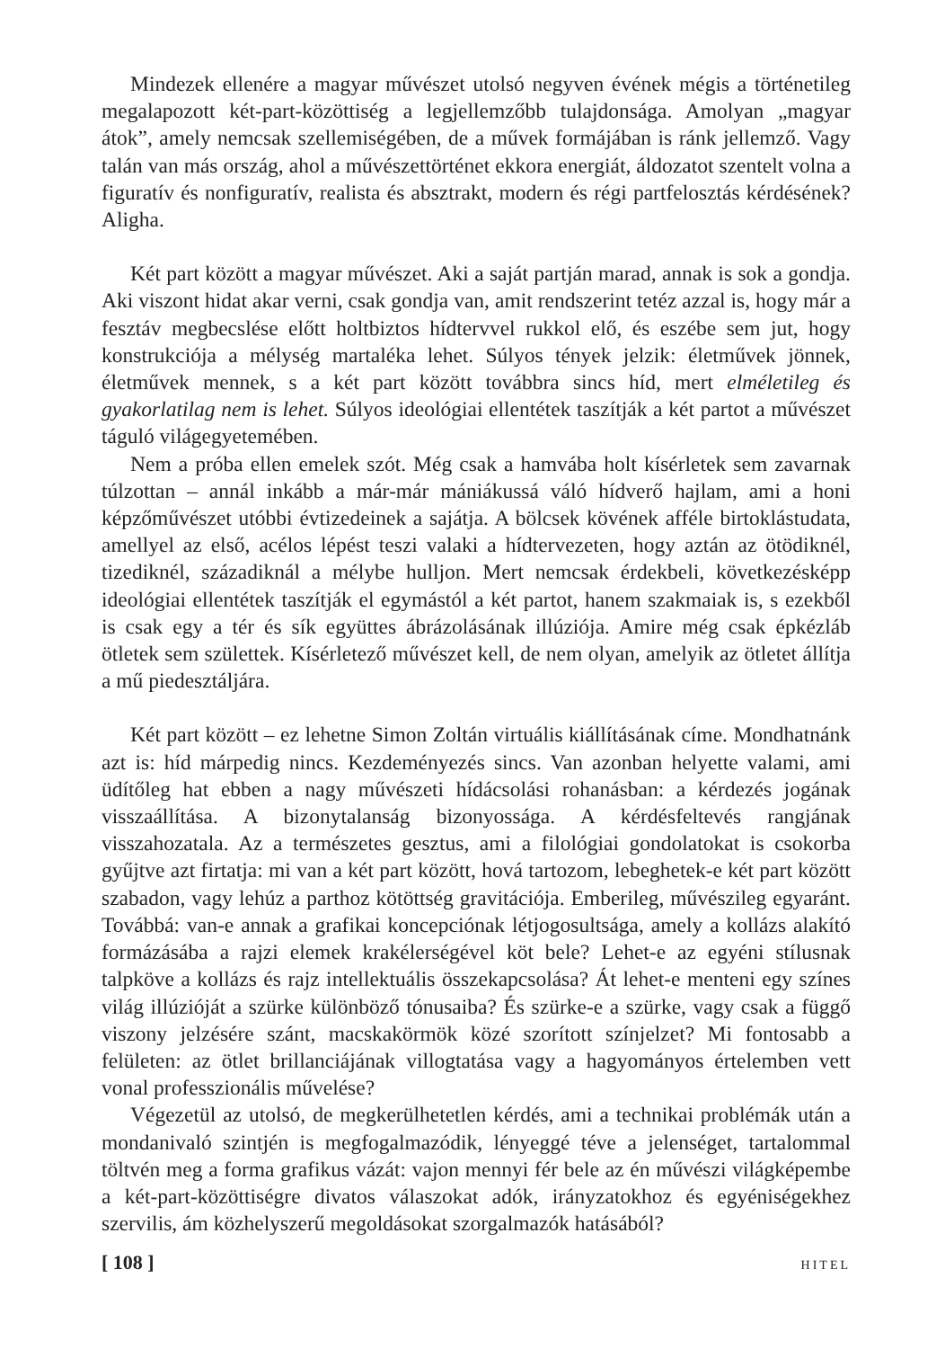Mindezek ellenére a magyar művészet utolsó negyven évének mégis a történetileg megalapozott két-part-közöttiség a legjellemzőbb tulajdonsága. Amolyan „magyar átok”, amely nemcsak szellemiségében, de a művek formájában is ránk jellemző. Vagy talán van más ország, ahol a művészettörténet ekkora energiát, áldozatot szentelt volna a figuratív és nonfiguratív, realista és absztrakt, modern és régi partfelosztás kérdésének? Aligha.
Két part között a magyar művészet. Aki a saját partján marad, annak is sok a gondja. Aki viszont hidat akar verni, csak gondja van, amit rendszerint tetéz azzal is, hogy már a fesztáv megbecslése előtt holtbiztos hídtervvel rukkol elő, és eszébe sem jut, hogy konstrukciója a mélység martaléka lehet. Súlyos tények jelzik: életművek jönnek, életművek mennek, s a két part között továbbra sincs híd, mert elméletileg és gyakorlatilag nem is lehet. Súlyos ideológiai ellentétek taszítják a két partot a művészet táguló világegyetemében.
Nem a próba ellen emelek szót. Még csak a hamvába holt kísérletek sem zavarnak túlzottan – annál inkább a már-már mániákussá váló hídverő hajlam, ami a honi képzőművészet utóbbi évtizedeinek a sajátja. A bölcsek kövének afféle birtoklástudata, amellyel az első, acélos lépést teszi valaki a hídtervezeten, hogy aztán az ötödiknél, tizediknél, századiknál a mélybe hulljon. Mert nemcsak érdekbeli, következésképp ideológiai ellentétek taszítják el egymástól a két partot, hanem szakmaiak is, s ezekből is csak egy a tér és sík együttes ábrázolásának illúziója. Amire még csak épkézláb ötletek sem születtek. Kísérletező művészet kell, de nem olyan, amelyik az ötletet állítja a mű piedesztáljára.
Két part között – ez lehetne Simon Zoltán virtuális kiállításának címe. Mondhatnánk azt is: híd márpedig nincs. Kezdeményezés sincs. Van azonban helyette valami, ami üdítőleg hat ebben a nagy művészeti hídácsolási rohanásban: a kérdezés jogának visszaállítása. A bizonytalanság bizonyossága. A kérdésfeltevés rangjának visszahozatala. Az a természetes gesztus, ami a filológiai gondolatokat is csokorba gyűjtve azt firtatja: mi van a két part között, hová tartozom, lebeghetek-e két part között szabadon, vagy lehúz a parthoz kötöttség gravitációja. Emberileg, művészileg egyaránt. Továbbá: van-e annak a grafikai koncepciónak létjogosultsága, amely a kollázs alakító formázásába a rajzi elemek krakélerségével köt bele? Lehet-e az egyéni stílusnak talpköve a kollázs és rajz intellektuális összekapcsolása? Át lehet-e menteni egy színes világ illúzióját a szürke különböző tónusaiba? És szürke-e a szürke, vagy csak a függő viszony jelzésére szánt, macskakörmök közé szorított színjelzet? Mi fontosabb a felületen: az ötlet brillanciájának villogtatása vagy a hagyományos értelemben vett vonal professzionális művelése?
Végezetül az utolsó, de megkerülhetetlen kérdés, ami a technikai problémák után a mondanivaló szintjén is megfogalmazódik, lényeggé téve a jelenséget, tartalommal töltvén meg a forma grafikus vázát: vajon mennyi fér bele az én művészi világképembe a két-part-közöttiségre divatos válaszokat adók, irányzatokhoz és egyéniségekhez szervilis, ám közhelyszerű megoldásokat szorgalmazók hatásából?
[ 108 ] HITEL